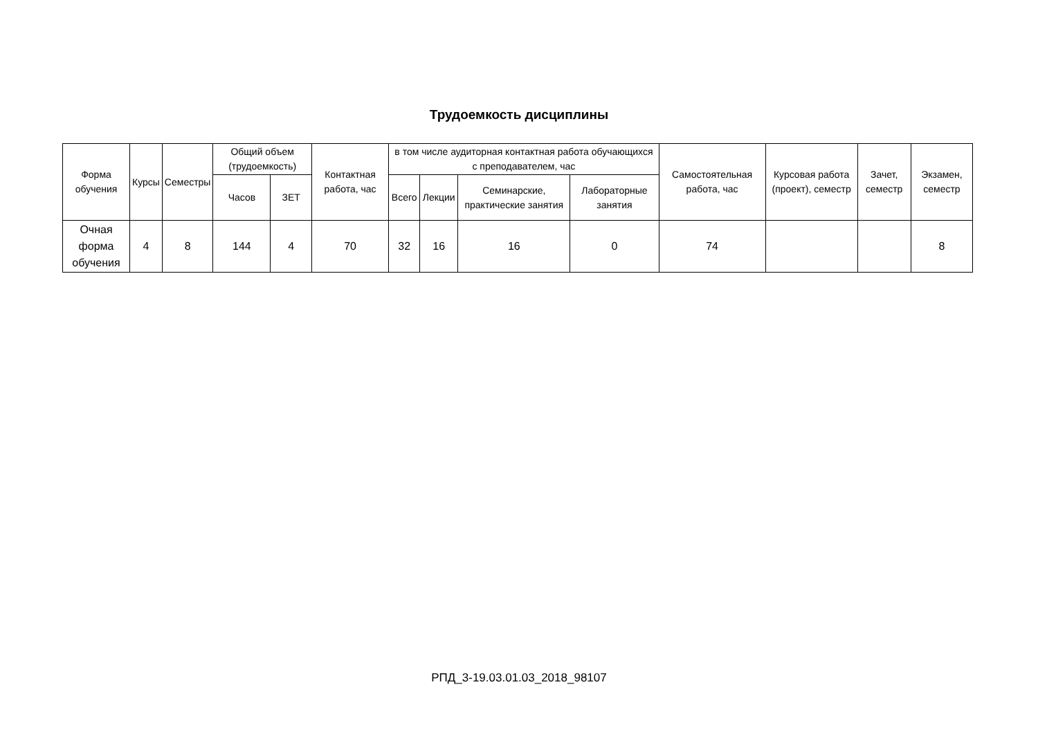Трудоемкость дисциплины
| Форма обучения | Курсы | Семестры | Общий объем (трудоемкость) | | Контактная работа, час | в том числе аудиторная контактная работа обучающихся с преподавателем, час | | | | Самостоятельная работа, час | Курсовая работа (проект), семестр | Зачет, семестр | Экзамен, семестр |
| --- | --- | --- | --- | --- | --- | --- | --- | --- | --- | --- | --- | --- | --- |
| | | | Часов | ЗЕТ | | Всего | Лекции | Семинарские, практические занятия | Лабораторные занятия | | | | |
| Очная форма обучения | 4 | 8 | 144 | 4 | 70 | 32 | 16 | 16 | 0 | 74 | | | 8 |
РПД_3-19.03.01.03_2018_98107